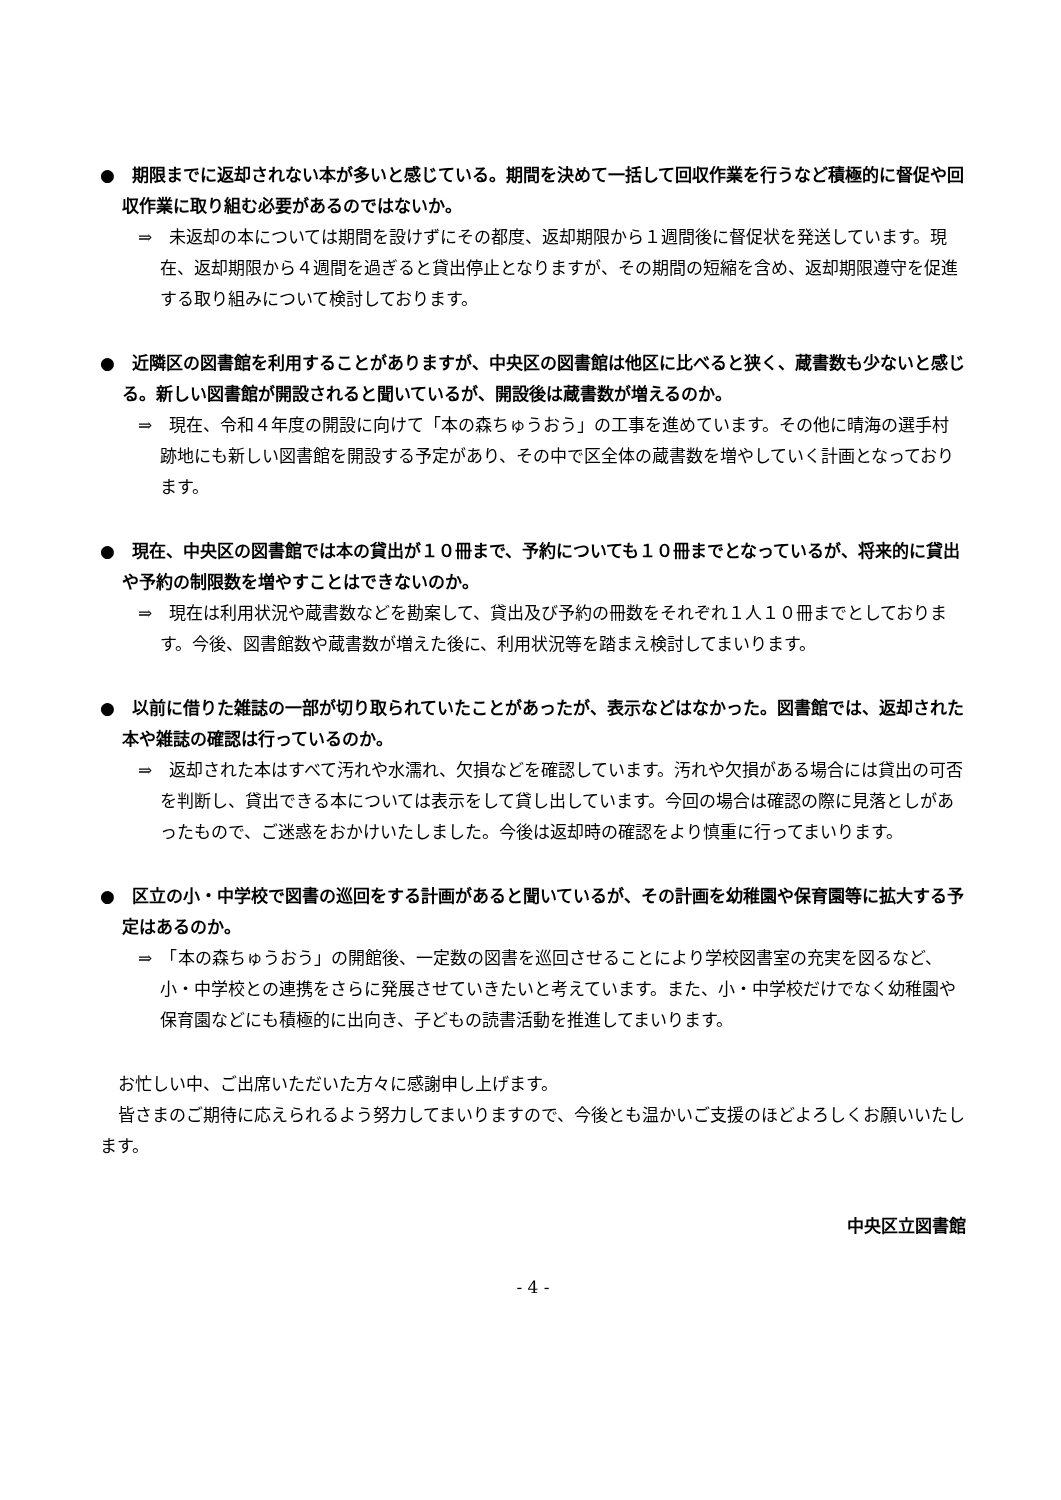●　期限までに返却されない本が多いと感じている。期間を決めて一括して回収作業を行うなど積極的に督促や回収作業に取り組む必要があるのではないか。
⇒　未返却の本については期間を設けずにその都度、返却期限から１週間後に督促状を発送しています。現在、返却期限から４週間を過ぎると貸出停止となりますが、その期間の短縮を含め、返却期限遵守を促進する取り組みについて検討しております。
●　近隣区の図書館を利用することがありますが、中央区の図書館は他区に比べると狭く、蔵書数も少ないと感じる。新しい図書館が開設されると聞いているが、開設後は蔵書数が増えるのか。
⇒　現在、令和４年度の開設に向けて「本の森ちゅうおう」の工事を進めています。その他に晴海の選手村跡地にも新しい図書館を開設する予定があり、その中で区全体の蔵書数を増やしていく計画となっております。
●　現在、中央区の図書館では本の貸出が１０冊まで、予約についても１０冊までとなっているが、将来的に貸出や予約の制限数を増やすことはできないのか。
⇒　現在は利用状況や蔵書数などを勘案して、貸出及び予約の冊数をそれぞれ１人１０冊までとしております。今後、図書館数や蔵書数が増えた後に、利用状況等を踏まえ検討してまいります。
●　以前に借りた雑誌の一部が切り取られていたことがあったが、表示などはなかった。図書館では、返却された本や雑誌の確認は行っているのか。
⇒　返却された本はすべて汚れや水濡れ、欠損などを確認しています。汚れや欠損がある場合には貸出の可否を判断し、貸出できる本については表示をして貸し出しています。今回の場合は確認の際に見落としがあったもので、ご迷惑をおかけいたしました。今後は返却時の確認をより慎重に行ってまいります。
●　区立の小・中学校で図書の巡回をする計画があると聞いているが、その計画を幼稚園や保育園等に拡大する予定はあるのか。
⇒　「本の森ちゅうおう」の開館後、一定数の図書を巡回させることにより学校図書室の充実を図るなど、小・中学校との連携をさらに発展させていきたいと考えています。また、小・中学校だけでなく幼稚園や保育園などにも積極的に出向き、子どもの読書活動を推進してまいります。
お忙しい中、ご出席いただいた方々に感謝申し上げます。
皆さまのご期待に応えられるよう努力してまいりますので、今後とも温かいご支援のほどよろしくお願いいたします。
中央区立図書館
- 4 -